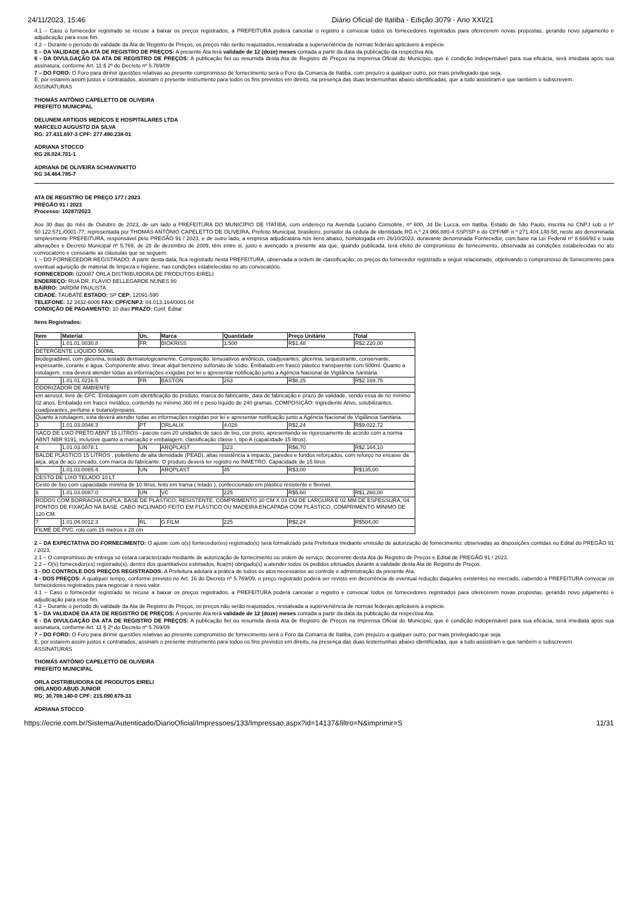24/11/2023, 15:46 Diário Oficial de Itatiba - Edição 3079 - Ano XXI/21
4.1 – Caso o fornecedor registrado se recuse a baixar os preços registrados, a PREFEITURA poderá cancelar o registro e convocar todos os fornecedores registrados para oferecerem novas propostas, gerando novo julgamento e adjudicação para esse fim.
4.2 – Durante o período de validade da Ata de Registro de Preços, os preços não serão reajustados, ressalvada a superveniência de normas federais aplicáveis à espécie.
5 – DA VALIDADE DA ATA DE REGISTRO DE PREÇOS: A presente Ata terá validade de 12 (doze) meses contada a partir da data da publicação da respectiva Ata.
6 - DA DIVULGAÇÃO DA ATA DE REGISTRO DE PREÇOS: A publicação fiel ou resumida desta Ata de Registro de Preços na Imprensa Oficial do Município, que é condição indispensável para sua eficácia, será imediata após sua assinatura, conforme Art. 11 § 2º do Decreto nº 5.769/09
7 – DO FORO: O Foro para dirimir questões relativas ao presente compromisso de fornecimento será o Foro da Comarca de Itatiba, com prejuízo a qualquer outro, por mais privilegiado que seja.
E, por estarem assim justos e contratados, assinam o presente instrumento para todos os fins previstos em direito, na presença das duas testemunhas abaixo identificadas, que a tudo assistiram e que também o subscrevem.
ASSINATURAS
THOMÁS ANTÔNIO CAPELETTO DE OLIVEIRA
PREFEITO MUNICIPAL
DELUNEM ARTIGOS MEDICOS E HOSPITALARES LTDA
MARCELO AUGUSTO DA SILVA
RG: 27.431.697-3 CPF: 277.490.238-01
ADRIANA STOCCO
RG 28.024.701-1
ADRIANA DE OLIVEIRA SCHIAVINATTO
RG 34.464.785-7
ATA DE REGISTRO DE PREÇO 177 / 2023
PREGÃO 91 / 2023
Processo: 10287/2023
Aos 30 dias do mês de Outubro de 2023, de um lado a PREFEITURA DO MUNICÍPIO DE ITATIBA, com endereço na Avenida Luciano Consoline, nº 600, Jd De Lucca, em Itatiba, Estado de São Paulo, inscrita no CNPJ sob o nº 50.122.571./0001-77, representada por THOMÁS ANTÔNIO CAPELETTO DE OLIVEIRA, Prefeito Municipal, brasileiro, portador da cédula de identidade RG n.º 24.966.880-4 SSP/SP e do CPF/MF n.º 271.404.148-58, neste ato denominada simplesmente PREFEITURA, responsável pelo PREGÃO 91 / 2023, e de outro lado, a empresa adjudicatária nos itens abaixo, homologada em 26/10/2023, doravante denominada Fornecedor, com base na Lei Federal nº 8.666/93 e suas alterações e Decreto Municipal nº 5.769, de 28 de dezembro de 2009, têm entre si, justo e avençado a presente ata que, quando publicada, terá efeito de compromisso de fornecimento, observada as condições estabelecidas no ato convocatório e consoante as cláusulas que se seguem:
1 – DO FORNECEDOR REGISTRADO: A partir desta data, fica registrado nesta PREFEITURA, observada a ordem de classificação, os preços do fornecedor registrado a seguir relacionado, objetivando o compromisso de fornecimento para eventual aquisição de material de limpeza e higiene, nas condições estabelecidas no ato convocatório.
FORNECEDOR: 020087 ORLA DISTRIBUIDORA DE PRODUTOS EIRELI
ENDEREÇO: RUA DR. FLÁVIO BELLEGARDE NUNES 80
BAIRRO: JARDIM PAULISTA
CIDADE: TAUBATÉ ESTADO: SP CEP: 12091-590
TELEFONE: 12 3432-6006 FAX: CPF/CNPJ: 04.013.164/0001-04
CONDIÇÃO DE PAGAMENTO: 10 dias PRAZO: Conf. Edital
Itens Registrados:
| Item | Material | Un. | Marca | Quantidade | Preço Unitário | Total |
| --- | --- | --- | --- | --- | --- | --- |
| 1 | 1.01.01.0030.8 | FR | BIOKRISS | 1.500 | R$1,48 | R$2.220,00 |
| DETERGENTE LÍQUIDO 500ML | | | | | | |
| biodegradável, com glicerina, testado dermatologicamente. Composição: tensoativos aniônicos, coadjuvantes, glicerina, sequestrante, conservante, espessante, corante e água. Componente ativo: linear alquil benzeno sulfonato de sódio. Embalado em frasco plástico transparente com 500ml. Quanto à rotulagem, esta deverá atender todas as informações exigidas por lei e apresentar notificação junto a Agência Nacional de Vigilância Sanitária. | | | | | | |
| 2 | 1.01.01.0216.5 | FR | BASTON | 263 | R$8,25 | R$2.169,75 |
| ODORIZADOR DE AMBIENTE | | | | | | |
| em aerosol, livre de CFC. Embalagem com identificação do produto, marca do fabricante, data de fabricação e prazo de validade, sendo essa de no mínimo 02 anos. Embalado em frasco metálico, contendo no mínimo 360 ml e peso líquido de 240 gramas. COMPOSIÇÃO: Ingrediente Ativo, solubilizantes, coadjuvantes, perfume e butano/propano. | | | | | | |
| Quanto à rotulagem, esta deverá atender todas as informações exigidas por lei e apresentar notificação junto a Agência Nacional de Vigilância Sanitária. | | | | | | |
| 3 | 1.01.03.0046.3 | PT | ORLALIX | 4.028 | R$2,24 | R$9.022,72 |
| SACO DE LIXO PRETO ABNT 15 LITROS - pacote com 20 unidades de saco de lixo, cor preto, apresentando-se rigorosamente de acordo com a norma ABNT NBR 9191, inclusive quanto a marcação e embalagem. classificação classe I, tipo A (capacidade 15 litros). | | | | | | |
| 4 | 1.01.03.0078.1 | UN | ARQPLAST | 323 | R$6,70 | R$2.164,10 |
| BALDE PLÁSTICO 15 LITROS , polietileno de alta densidade (PEAD), altas resistência a impacto, paredes e fundos reforçados, com reforço no encaixe da alça, alça de aço zincado, com marca do fabricante. O produto deverá ter registro no INMETRO. Capacidade de 15 litros | | | | | | |
| 5 | 1.01.03.0085.4 | UN | ARQPLAST | 45 | R$3,00 | R$135,00 |
| CESTO DE LIXO TELADO 10 LT | | | | | | |
| Cesto de lixo com capacidade mínima de 10 litros, feito em trama ( telado ), confeccionado em plástico resistente e flexível. | | | | | | |
| 6 | 1.01.03.0087.0 | UN | VC | 225 | R$5,60 | R$1.260,00 |
| RODOS COM BORRACHA DUPLA, BASE DE PLÁSTICO, RESISTENTE, COMPRIMENTO 30 CM X 03 CM DE LARGURA E 02 MM DE ESPESSURA, 04 PONTOS DE FIXAÇÃO NA BASE. CABO INCLINADO FEITO EM PLÁSTICO OU MADEIRA ENCAPADA COM PLÁSTICO, COMPRIMENTO MÍNIMO DE 120 CM. | | | | | | |
| 7 | 1.01.04.0012.3 | RL | G.FILM | 225 | R$2,24 | R$504,00 |
| FILME DE PVC. rolo com 15 metros x 28 cm | | | | | | |
2 – DA EXPECTATIVA DO FORNECIMENTO: O ajuste com o(s) fornecedor(es) registrado(s) será formalizado pela Prefeitura mediante emissão de autorização de fornecimento; observadas as disposições contidas no Edital do PREGÃO 91 / 2023.
2.1 – O compromisso de entrega só estará caracterizado mediante de autorização de fornecimento ou ordem de serviço, decorrente desta Ata de Registro de Preços e Edital de PREGÃO 91 / 2023.
2.2 – O(s) fornecedor(es) registrado(s), dentro dos quantitativos estimados, fica(m) obrigado(s) a atender todos os pedidos efetuados durante a validade desta Ata de Registro de Preços.
3 - DO CONTROLE DOS PREÇOS REGISTRADOS: A Prefeitura adotará a prática de todos os atos necessários ao controle e administração da presente Ata.
4 - DOS PREÇOS: A qualquer tempo, conforme previsto no Art. 16 do Decreto nº 5.769/09, o preço registrado poderá ser revisto em decorrência de eventual redução daqueles existentes no mercado, cabendo a PREFEITURA convocar os fornecedores registrados para negociar o novo valor.
4.1 – Caso o fornecedor registrado se recuse a baixar os preços registrados, a PREFEITURA poderá cancelar o registro e convocar todos os fornecedores registrados para oferecerem novas propostas, gerando novo julgamento e adjudicação para esse fim.
4.2 – Durante o período de validade da Ata de Registro de Preços, os preços não serão reajustados, ressalvada a superveniência de normas federais aplicáveis à espécie.
5 – DA VALIDADE DA ATA DE REGISTRO DE PREÇOS: A presente Ata terá validade de 12 (doze) meses contada a partir da data da publicação da respectiva Ata.
6 - DA DIVULGAÇÃO DA ATA DE REGISTRO DE PREÇOS: A publicação fiel ou resumida desta Ata de Registro de Preços na Imprensa Oficial do Município, que é condição indispensável para sua eficácia, será imediata após sua assinatura, conforme Art. 11 § 2º do Decreto nº 5.769/09
7 – DO FORO: O Foro para dirimir questões relativas ao presente compromisso de fornecimento será o Foro da Comarca de Itatiba, com prejuízo a qualquer outro, por mais privilegiado que seja.
E, por estarem assim justos e contratados, assinam o presente instrumento para todos os fins previstos em direito, na presença das duas testemunhas abaixo identificadas, que a tudo assistiram e que também o subscrevem.
ASSINATURAS
THOMÁS ANTÔNIO CAPELETTO DE OLIVEIRA
PREFEITO MUNICIPAL
ORLA DISTRIBUIDORA DE PRODUTOS EIRELI
ORLANDO ABUD JUNIOR
RG: 30.708.140-0 CPF: 215.090.678-33
ADRIANA STOCCO
https://ecrie.com.br/Sistema/Autenticado/DiarioOficial/Impressoes/133/Impressao.aspx?id=14137&filtro=N&imprimir=S 11/31